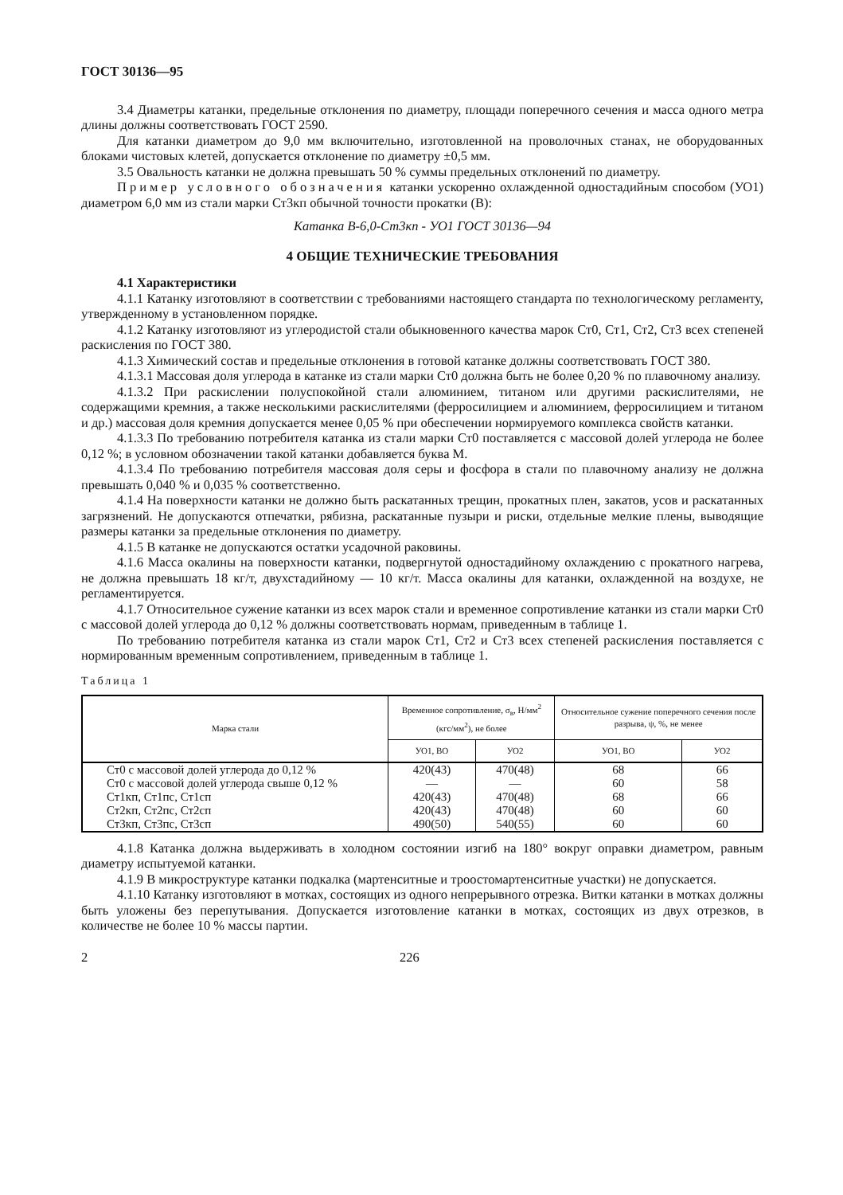ГОСТ 30136—95
3.4 Диаметры катанки, предельные отклонения по диаметру, площади поперечного сечения и масса одного метра длины должны соответствовать ГОСТ 2590.
Для катанки диаметром до 9,0 мм включительно, изготовленной на проволочных станах, не оборудованных блоками чистовых клетей, допускается отклонение по диаметру ±0,5 мм.
3.5 Овальность катанки не должна превышать 50 % суммы предельных отклонений по диаметру.
Пример условного обозначения катанки ускоренно охлажденной одностадийным способом (УО1) диаметром 6,0 мм из стали марки Ст3кп обычной точности прокатки (В):
Катанка В-6,0-Ст3кп - УО1 ГОСТ 30136—94
4 ОБЩИЕ ТЕХНИЧЕСКИЕ ТРЕБОВАНИЯ
4.1 Характеристики
4.1.1 Катанку изготовляют в соответствии с требованиями настоящего стандарта по технологическому регламенту, утвержденному в установленном порядке.
4.1.2 Катанку изготовляют из углеродистой стали обыкновенного качества марок Ст0, Ст1, Ст2, Ст3 всех степеней раскисления по ГОСТ 380.
4.1.3 Химический состав и предельные отклонения в готовой катанке должны соответствовать ГОСТ 380.
4.1.3.1 Массовая доля углерода в катанке из стали марки Ст0 должна быть не более 0,20 % по плавочному анализу.
4.1.3.2 При раскислении полуспокойной стали алюминием, титаном или другими раскислителями, не содержащими кремния, а также несколькими раскислителями (ферросилицием и алюминием, ферросилицием и титаном и др.) массовая доля кремния допускается менее 0,05 % при обеспечении нормируемого комплекса свойств катанки.
4.1.3.3 По требованию потребителя катанка из стали марки Ст0 поставляется с массовой долей углерода не более 0,12 %; в условном обозначении такой катанки добавляется буква М.
4.1.3.4 По требованию потребителя массовая доля серы и фосфора в стали по плавочному анализу не должна превышать 0,040 % и 0,035 % соответственно.
4.1.4 На поверхности катанки не должно быть раскатанных трещин, прокатных плен, закатов, усов и раскатанных загрязнений. Не допускаются отпечатки, рябизна, раскатанные пузыри и риски, отдельные мелкие плены, выводящие размеры катанки за предельные отклонения по диаметру.
4.1.5 В катанке не допускаются остатки усадочной раковины.
4.1.6 Масса окалины на поверхности катанки, подвергнутой одностадийному охлаждению с прокатного нагрева, не должна превышать 18 кг/т, двухстадийному — 10 кг/т. Масса окалины для катанки, охлажденной на воздухе, не регламентируется.
4.1.7 Относительное сужение катанки из всех марок стали и временное сопротивление катанки из стали марки Ст0 с массовой долей углерода до 0,12 % должны соответствовать нормам, приведенным в таблице 1.
По требованию потребителя катанка из стали марок Ст1, Ст2 и Ст3 всех степеней раскисления поставляется с нормированным временным сопротивлением, приведенным в таблице 1.
Таблица 1
| Марка стали | Временное сопротивление, σ<sub>в</sub>, Н/мм<sup>2</sup> (кгс/мм<sup>2</sup>), не более | | Относительное сужение поперечного сечения после разрыва, ψ, %, не менее | |
| --- | --- | --- | --- | --- |
| | УО1, ВО | УО2 | УО1, ВО | УО2 |
| Ст0 с массовой долей углерода до 0,12 % | 420(43) | 470(48) | 68 | 66 |
| Ст0 с массовой долей углерода свыше 0,12 % | — | — | 60 | 58 |
| Ст1кп, Ст1пс, Ст1сп | 420(43) | 470(48) | 68 | 66 |
| Ст2кп, Ст2пс, Ст2сп | 420(43) | 470(48) | 60 | 60 |
| Ст3кп, Ст3пс, Ст3сп | 490(50) | 540(55) | 60 | 60 |
4.1.8 Катанка должна выдерживать в холодном состоянии изгиб на 180° вокруг оправки диаметром, равным диаметру испытуемой катанки.
4.1.9 В микроструктуре катанки подкалка (мартенситные и троостомартенситные участки) не допускается.
4.1.10 Катанку изготовляют в мотках, состоящих из одного непрерывного отрезка. Витки катанки в мотках должны быть уложены без перепутывания. Допускается изготовление катанки в мотках, состоящих из двух отрезков, в количестве не более 10 % массы партии.
2 226